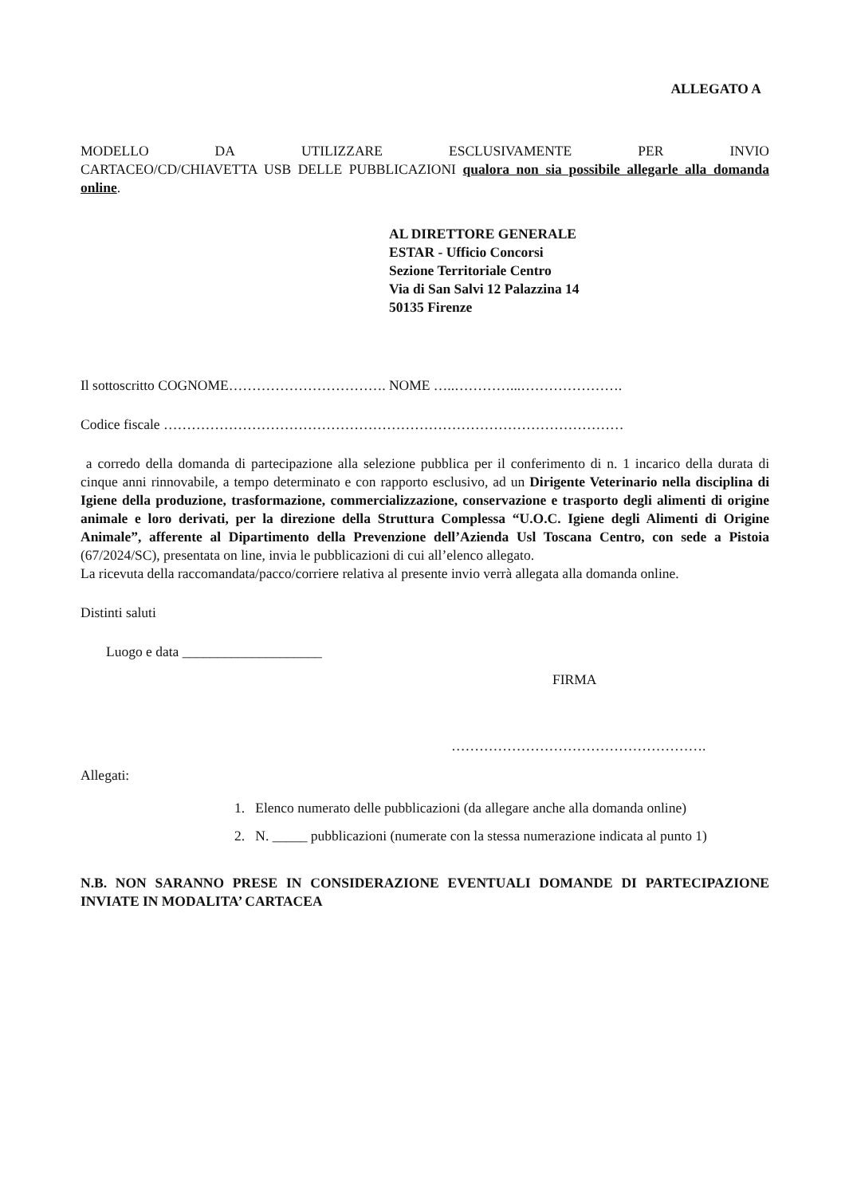ALLEGATO A
MODELLO DA UTILIZZARE ESCLUSIVAMENTE PER INVIO CARTACEO/CD/CHIAVETTA USB DELLE PUBBLICAZIONI qualora non sia possibile allegarle alla domanda online.
AL DIRETTORE GENERALE
ESTAR - Ufficio Concorsi
Sezione Territoriale Centro
Via di San Salvi 12 Palazzina 14
50135 Firenze
Il sottoscritto COGNOME……………………………. NOME …..…………...………………….
Codice fiscale ………………………………………………………………………………………
a corredo della domanda di partecipazione alla selezione pubblica per il conferimento di n. 1 incarico della durata di cinque anni rinnovabile, a tempo determinato e con rapporto esclusivo, ad un Dirigente Veterinario nella disciplina di Igiene della produzione, trasformazione, commercializzazione, conservazione e trasporto degli alimenti di origine animale e loro derivati, per la direzione della Struttura Complessa “U.O.C. Igiene degli Alimenti di Origine Animale”, afferente al Dipartimento della Prevenzione dell’Azienda Usl Toscana Centro, con sede a Pistoia (67/2024/SC), presentata on line, invia le pubblicazioni di cui all’elenco allegato.
La ricevuta della raccomandata/pacco/corriere relativa al presente invio verrà allegata alla domanda online.
Distinti saluti
Luogo e data ____________________
FIRMA
……………………………………………….
Allegati:
1. Elenco numerato delle pubblicazioni (da allegare anche alla domanda online)
2. N. _____ pubblicazioni (numerate con la stessa numerazione indicata al punto 1)
N.B. NON SARANNO PRESE IN CONSIDERAZIONE EVENTUALI DOMANDE DI PARTECIPAZIONE INVIATE IN MODALITA’ CARTACEA